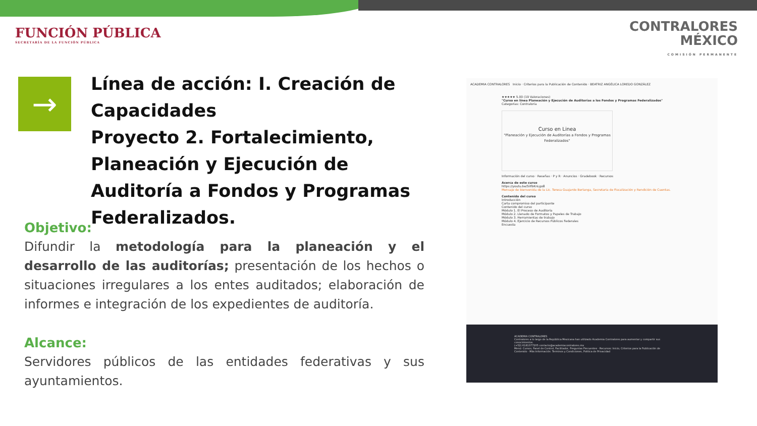FUNCIÓN PÚBLICA
SECRETARÍA DE LA FUNCIÓN PÚBLICA
CONTRALORES
MÉXICO
COMISIÓN PERMANENTE
→
Línea de acción: I. Creación de Capacidades
Proyecto 2. Fortalecimiento, Planeación y Ejecución de Auditoría a Fondos y Programas Federalizados.
Objetivo:
Difundir la metodología para la planeación y el desarrollo de las auditorías; presentación de los hechos o situaciones irregulares a los entes auditados; elaboración de informes e integración de los expedientes de auditoría.
Alcance:
Servidores públicos de las entidades federativas y sus ayuntamientos.
ACADEMIA CONTRALORES Inicio · Criterios para la Publicación de Contenido · BEATRIZ ANGÉLICA LOREDO GONZÁLEZ
★★★★★ 5.00 (19 Valoraciones)
"Curso en línea Planeación y Ejecución de Auditorías a los Fondos y Programas Federalizados"
Categorías: Contraloría
Curso en Linea
"Planeación y Ejecución de Auditorías a Fondos y Programas Federalizados"
Información del curso · Reseñas · P y R · Anuncios · Gradebook · Recursos
Acerca de este curso
https://youtu.be/5iIfbKnLgo8
Mensaje de bienvenida de la Lic. Teresa Guajardo Berlanga, Secretaria de Fiscalización y Rendición de Cuentas.
Contenido del curso
Introducción
Carta compromiso del participante
Contenido del curso
Módulo 1. El Proceso de Auditoría
Módulo 2. Llenado de Formatos y Papeles de Trabajo
Módulo 3. Herramientas de trabajo
Módulo 4. Ejercicio de Recursos Públicos Federales
Encuesta
ACADEMIA CONTRALORES
Contralores a lo largo de la República Mexicana han utilizado Academia Contralores para aumentar y compartir sus conocimientos.
(+52) 6181377205 contacto@academiacontralores.mx
Menú: Cursos, Panel de Control, Facilitador, Preguntas Frecuentes · Recursos: Inicio, Criterios para la Publicación de Contenido · Más Información: Terminos y Condiciones, Politica de Privacidad